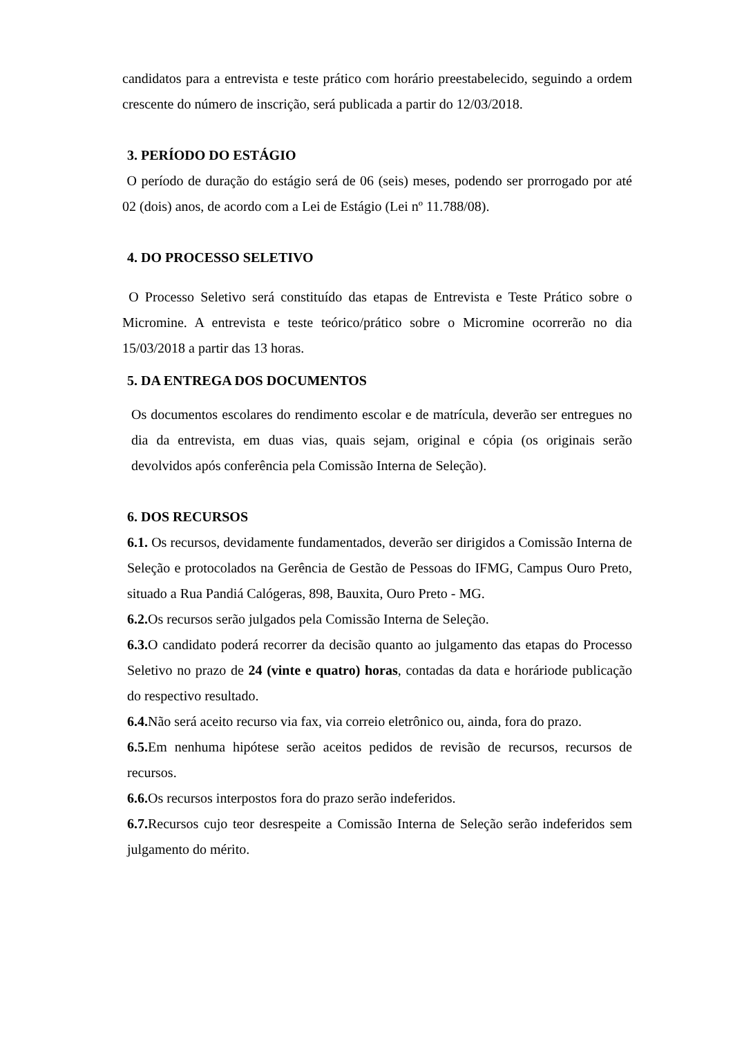candidatos para a entrevista e teste prático com horário preestabelecido, seguindo a ordem crescente do número de inscrição, será publicada a partir do 12/03/2018.
3. PERÍODO DO ESTÁGIO
O período de duração do estágio será de 06 (seis) meses, podendo ser prorrogado por até 02 (dois) anos, de acordo com a Lei de Estágio (Lei nº 11.788/08).
4. DO PROCESSO SELETIVO
O Processo Seletivo será constituído das etapas de Entrevista e Teste Prático sobre o Micromine. A entrevista e teste teórico/prático sobre o Micromine ocorrerão no dia 15/03/2018 a partir das 13 horas.
5. DA ENTREGA DOS DOCUMENTOS
Os documentos escolares do rendimento escolar e de matrícula, deverão ser entregues no dia da entrevista, em duas vias, quais sejam, original e cópia (os originais serão devolvidos após conferência pela Comissão Interna de Seleção).
6. DOS RECURSOS
6.1. Os recursos, devidamente fundamentados, deverão ser dirigidos a Comissão Interna de Seleção e protocolados na Gerência de Gestão de Pessoas do IFMG, Campus Ouro Preto, situado a Rua Pandiá Calógeras, 898, Bauxita, Ouro Preto - MG.
6.2. Os recursos serão julgados pela Comissão Interna de Seleção.
6.3. O candidato poderá recorrer da decisão quanto ao julgamento das etapas do Processo Seletivo no prazo de 24 (vinte e quatro) horas, contadas da data e horáriode publicação do respectivo resultado.
6.4. Não será aceito recurso via fax, via correio eletrônico ou, ainda, fora do prazo.
6.5. Em nenhuma hipótese serão aceitos pedidos de revisão de recursos, recursos de recursos.
6.6. Os recursos interpostos fora do prazo serão indeferidos.
6.7. Recursos cujo teor desrespeite a Comissão Interna de Seleção serão indeferidos sem julgamento do mérito.